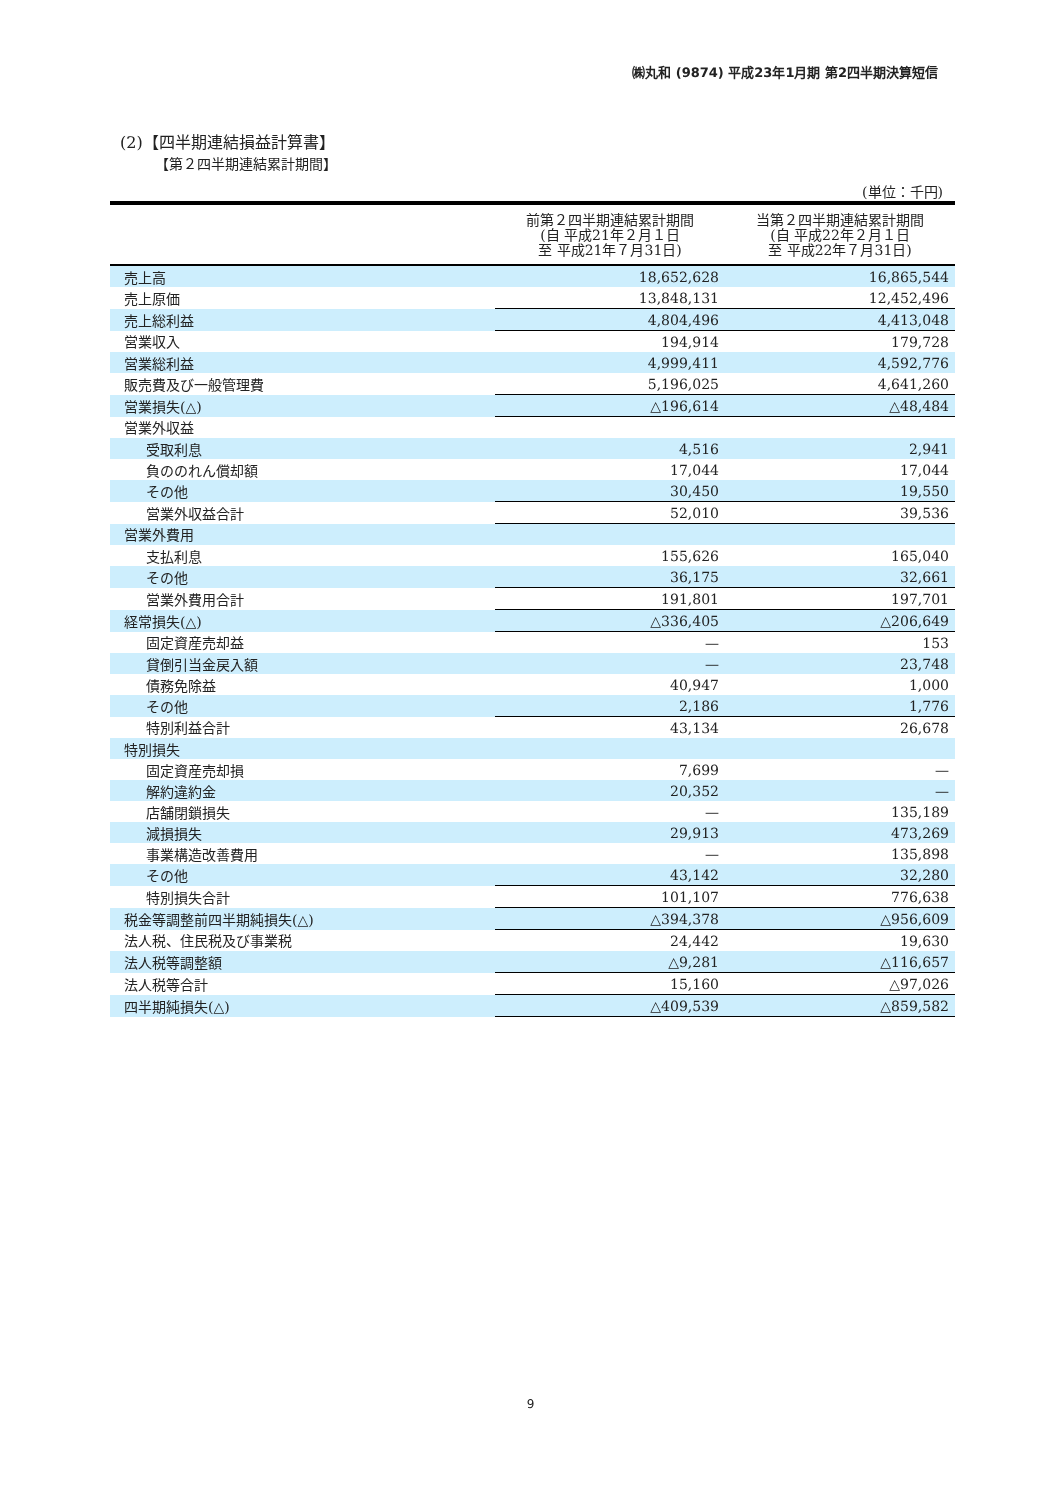㈱丸和 (9874) 平成23年1月期 第2四半期決算短信
(2)【四半期連結損益計算書】
【第２四半期連結累計期間】
(単位：千円)
| | 前第２四半期連結累計期間 (自 平成21年２月１日 至 平成21年７月31日) | 当第２四半期連結累計期間 (自 平成22年２月１日 至 平成22年７月31日) |
| --- | --- | --- |
| 売上高 | 18,652,628 | 16,865,544 |
| 売上原価 | 13,848,131 | 12,452,496 |
| 売上総利益 | 4,804,496 | 4,413,048 |
| 営業収入 | 194,914 | 179,728 |
| 営業総利益 | 4,999,411 | 4,592,776 |
| 販売費及び一般管理費 | 5,196,025 | 4,641,260 |
| 営業損失(△) | △196,614 | △48,484 |
| 営業外収益 | | |
| 受取利息 | 4,516 | 2,941 |
| 負ののれん償却額 | 17,044 | 17,044 |
| その他 | 30,450 | 19,550 |
| 営業外収益合計 | 52,010 | 39,536 |
| 営業外費用 | | |
| 支払利息 | 155,626 | 165,040 |
| その他 | 36,175 | 32,661 |
| 営業外費用合計 | 191,801 | 197,701 |
| 経常損失(△) | △336,405 | △206,649 |
| 固定資産売却益 | — | 153 |
| 貸倒引当金戻入額 | — | 23,748 |
| 債務免除益 | 40,947 | 1,000 |
| その他 | 2,186 | 1,776 |
| 特別利益合計 | 43,134 | 26,678 |
| 特別損失 | | |
| 固定資産売却損 | 7,699 | — |
| 解約違約金 | 20,352 | — |
| 店舗閉鎖損失 | — | 135,189 |
| 減損損失 | 29,913 | 473,269 |
| 事業構造改善費用 | — | 135,898 |
| その他 | 43,142 | 32,280 |
| 特別損失合計 | 101,107 | 776,638 |
| 税金等調整前四半期純損失(△) | △394,378 | △956,609 |
| 法人税、住民税及び事業税 | 24,442 | 19,630 |
| 法人税等調整額 | △9,281 | △116,657 |
| 法人税等合計 | 15,160 | △97,026 |
| 四半期純損失(△) | △409,539 | △859,582 |
9